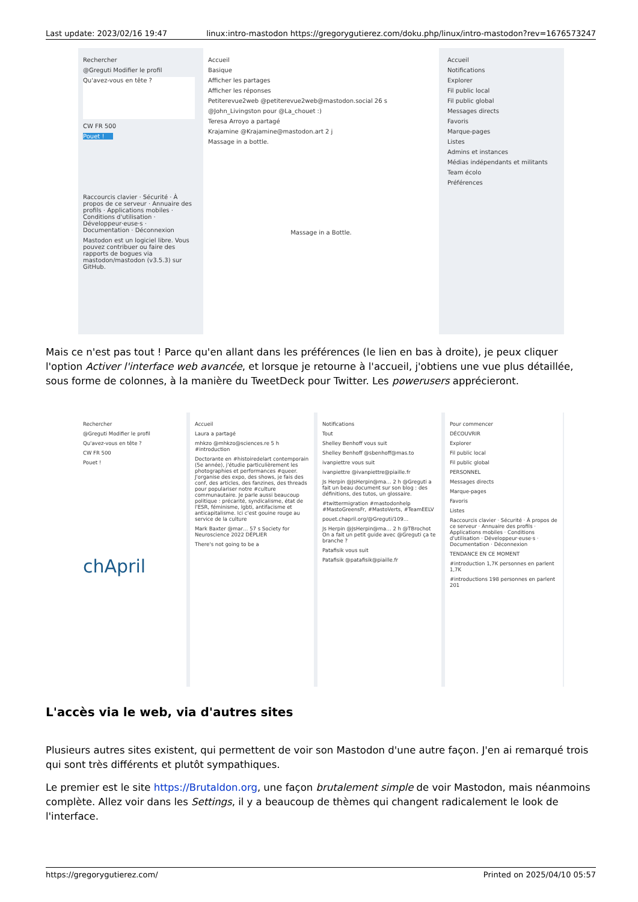Last update: 2023/02/16 19:47 linux:intro-mastodon https://gregorygutierez.com/doku.php/linux/intro-mastodon?rev=1676573247
Rechercher
@Greguti Modifier le profil
Qu'avez-vous en tête ?
CW FR 500
Pouet !
Raccourcis clavier · Sécurité · À propos de ce serveur · Annuaire des profils · Applications mobiles · Conditions d'utilisation · Développeur·euse·s · Documentation · Déconnexion
Mastodon est un logiciel libre. Vous pouvez contribuer ou faire des rapports de bogues via mastodon/mastodon (v3.5.3) sur GitHub.
Accueil
Basique
Afficher les partages
Afficher les réponses
Petiterevue2web @petiterevue2web@mastodon.social 26 s
@John_Livingston pour @La_chouet :)
Teresa Arroyo a partagé
Krajamine @Krajamine@mastodon.art 2 j
Massage in a bottle.
Massage in a Bottle.
Accueil
Notifications
Explorer
Fil public local
Fil public global
Messages directs
Favoris
Marque-pages
Listes
Admins et instances
Médias indépendants et militants
Team écolo
Préférences
Mais ce n'est pas tout ! Parce qu'en allant dans les préférences (le lien en bas à droite), je peux cliquer l'option Activer l'interface web avancée, et lorsque je retourne à l'accueil, j'obtiens une vue plus détaillée, sous forme de colonnes, à la manière du TweetDeck pour Twitter. Les powerusers apprécieront.
Rechercher
@Greguti Modifier le profil
Qu'avez-vous en tête ?
CW FR 500
Pouet !
chApril
Accueil
Laura a partagé
mhkzo @mhkzo@sciences.re 5 h #introduction
Doctorante en #histoiredelart contemporain (5e année), j'étudie particulièrement les photographies et performances #queer. J'organise des expo, des shows, je fais des conf, des articles, des fanzines, des threads pour populariser notre #culture communautaire. Je parle aussi beaucoup politique : précarité, syndicalisme, état de l'ESR, féminisme, lgbti, antifacisme et anticapitalisme. Ici c'est gouine rouge au service de la culture
Mark Baxter @mar… 57 s Society for Neuroscience 2022 DÉPLIER
There's not going to be a
Notifications
Tout
Shelley Benhoff vous suit
Shelley Benhoff @sbenhoff@mas.to
ivanpiettre vous suit
ivanpiettre @ivanpiettre@piaille.fr
Js Herpin @JsHerpin@ma… 2 h @Greguti a fait un beau document sur son blog : des définitions, des tutos, un glossaire.
#twittermigration #mastodonhelp #MastoGreensFr, #MastoVerts, #TeamEELV
pouet.chapril.org/@Greguti/109…
Js Herpin @JsHerpin@ma… 2 h @TBrochot On a fait un petit guide avec @Greguti ça te branche ?
Patafisik vous suit
Patafisik @patafisik@piaille.fr
Pour commencer
DÉCOUVRIR
Explorer
Fil public local
Fil public global
PERSONNEL
Messages directs
Marque-pages
Favoris
Listes
Raccourcis clavier · Sécurité · À propos de ce serveur · Annuaire des profils · Applications mobiles · Conditions d'utilisation · Développeur·euse·s · Documentation · Déconnexion
TENDANCE EN CE MOMENT
#introduction 1,7K personnes en parlent 1,7K
#introductions 198 personnes en parlent 201
L'accès via le web, via d'autres sites
Plusieurs autres sites existent, qui permettent de voir son Mastodon d'une autre façon. J'en ai remarqué trois qui sont très différents et plutôt sympathiques.
Le premier est le site https://Brutaldon.org, une façon brutalement simple de voir Mastodon, mais néanmoins complète. Allez voir dans les Settings, il y a beaucoup de thèmes qui changent radicalement le look de l'interface.
https://gregorygutierez.com/ Printed on 2025/04/10 05:57